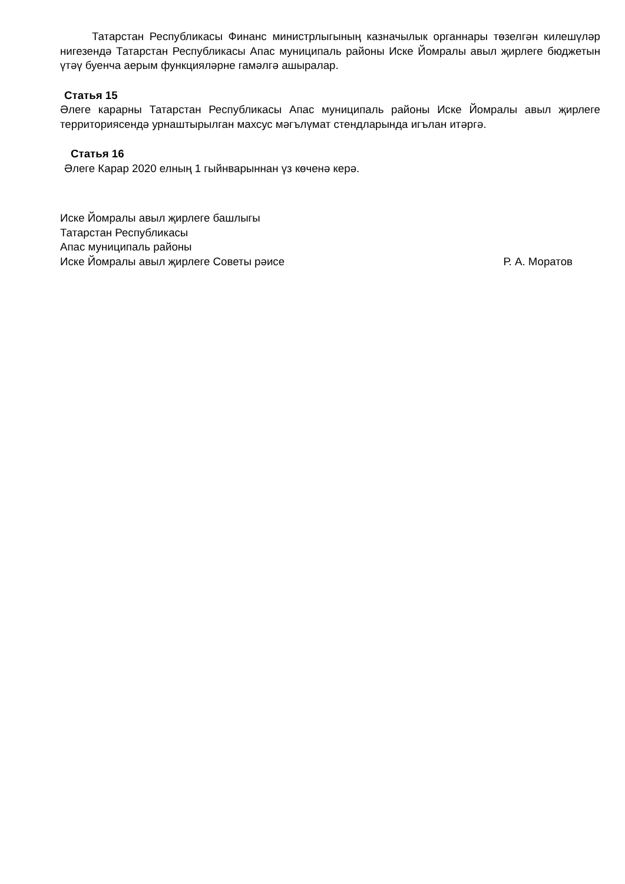Татарстан Республикасы Финанс министрлыгының казначылык органнары төзелгән килешүләр нигезендә Татарстан Республикасы Апас муниципаль районы Иске Йомралы авыл җирлеге бюджетын үтәү буенча аерым функцияләрне гамәлгә ашыралар.
Статья 15
Әлеге карарны Татарстан Республикасы Апас муниципаль районы Иске Йомралы авыл җирлеге территориясендә урнаштырылган махсус мәгълүмат стендларында игълан итәргә.
Статья 16
Әлеге Карар 2020 елның 1 гыйнварыннан үз көченә керә.
Иске Йомралы авыл җирлеге башлыгы
Татарстан Республикасы
Апас муниципаль районы
Иске Йомралы авыл җирлеге Советы рәисе Р. А. Моратов